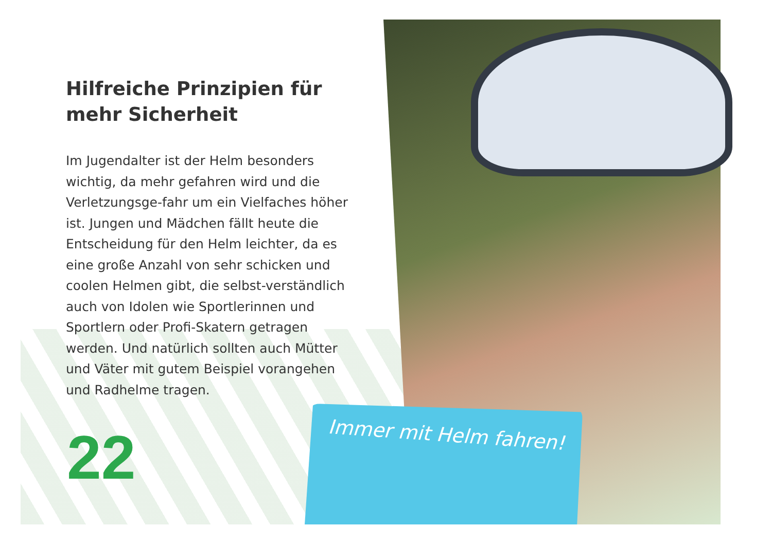Hilfreiche Prinzipien für mehr Sicherheit
Im Jugendalter ist der Helm besonders wichtig, da mehr gefahren wird und die Verletzungsge-fahr um ein Vielfaches höher ist. Jungen und Mädchen fällt heute die Entscheidung für den Helm leichter, da es eine große Anzahl von sehr schicken und coolen Helmen gibt, die selbst-verständlich auch von Idolen wie Sportlerinnen und Sportlern oder Profi-Skatern getragen werden. Und natürlich sollten auch Mütter und Väter mit gutem Beispiel vorangehen und Radhelme tragen.
22
Immer mit Helm fahren!